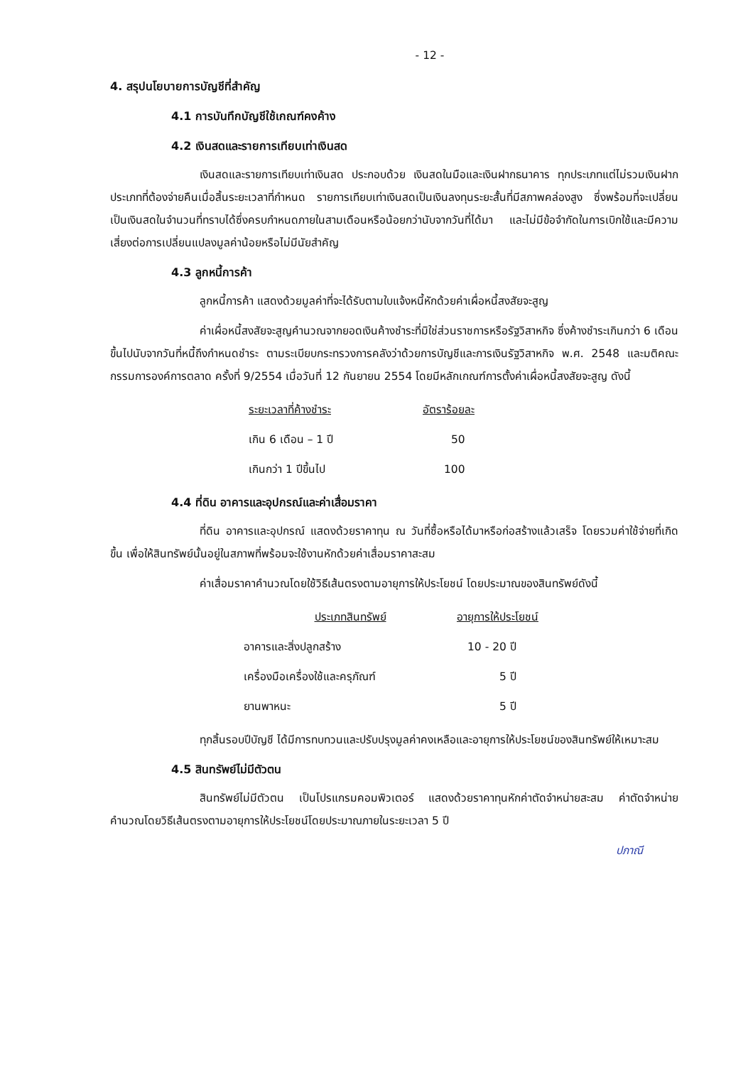- 12 -
4. สรุปนโยบายการบัญชีที่สำคัญ
4.1 การบันทึกบัญชีใช้เกณฑ์คงค้าง
4.2 เงินสดและรายการเทียบเท่าเงินสด
เงินสดและรายการเทียบเท่าเงินสด ประกอบด้วย เงินสดในมือและเงินฝากธนาคาร ทุกประเภทแต่ไม่รวมเงินฝากประเภทที่ต้องจ่ายคืนเมื่อสิ้นระยะเวลาที่กำหนด รายการเทียบเท่าเงินสดเป็นเงินลงทุนระยะสั้นที่มีสภาพคล่องสูง ซึ่งพร้อมที่จะเปลี่ยนเป็นเงินสดในจำนวนที่ทราบได้ซึ่งครบกำหนดภายในสามเดือนหรือน้อยกว่านับจากวันที่ได้มา และไม่มีข้อจำกัดในการเบิกใช้และมีความเสี่ยงต่อการเปลี่ยนแปลงมูลค่าน้อยหรือไม่มีนัยสำคัญ
4.3 ลูกหนี้การค้า
ลูกหนี้การค้า แสดงด้วยมูลค่าที่จะได้รับตามใบแจ้งหนี้หักด้วยค่าเผื่อหนี้สงสัยจะสูญ
ค่าเผื่อหนี้สงสัยจะสูญคำนวณจากยอดเงินค้างชำระที่มิใช่ส่วนราชการหรือรัฐวิสาหกิจ ซึ่งค้างชำระเกินกว่า 6 เดือนขึ้นไปนับจากวันที่หนี้ถึงกำหนดชำระ ตามระเบียบกระทรวงการคลังว่าด้วยการบัญชีและการเงินรัฐวิสาหกิจ พ.ศ. 2548 และมติคณะกรรมการองค์การตลาด ครั้งที่ 9/2554 เมื่อวันที่ 12 กันยายน 2554 โดยมีหลักเกณฑ์การตั้งค่าเผื่อหนี้สงสัยจะสูญ ดังนี้
| ระยะเวลาที่ค้างชำระ | อัตราร้อยละ |
| --- | --- |
| เกิน 6 เดือน – 1 ปี | 50 |
| เกินกว่า 1 ปีขึ้นไป | 100 |
4.4 ที่ดิน อาคารและอุปกรณ์และค่าเสื่อมราคา
ที่ดิน อาคารและอุปกรณ์ แสดงด้วยราคาทุน ณ วันที่ซื้อหรือได้มาหรือก่อสร้างแล้วเสร็จ โดยรวมค่าใช้จ่ายที่เกิดขึ้น เพื่อให้สินทรัพย์นั้นอยู่ในสภาพที่พร้อมจะใช้งานหักด้วยค่าเสื่อมราคาสะสม
ค่าเสื่อมราคาคำนวณโดยใช้วิธีเส้นตรงตามอายุการให้ประโยชน์ โดยประมาณของสินทรัพย์ดังนี้
| ประเภทสินทรัพย์ | อายุการให้ประโยชน์ |
| --- | --- |
| อาคารและสิ่งปลูกสร้าง | 10 - 20 ปี |
| เครื่องมือเครื่องใช้และครุภัณฑ์ | 5 ปี |
| ยานพาหนะ | 5 ปี |
ทุกสิ้นรอบปีบัญชี ได้มีการทบทวนและปรับปรุงมูลค่าคงเหลือและอายุการให้ประโยชน์ของสินทรัพย์ให้เหมาะสม
4.5 สินทรัพย์ไม่มีตัวตน
สินทรัพย์ไม่มีตัวตน เป็นโปรแกรมคอมพิวเตอร์ แสดงด้วยราคาทุนหักค่าตัดจำหน่ายสะสม ค่าตัดจำหน่ายคำนวณโดยวิธีเส้นตรงตามอายุการให้ประโยชน์โดยประมาณภายในระยะเวลา 5 ปี
ปภาณี